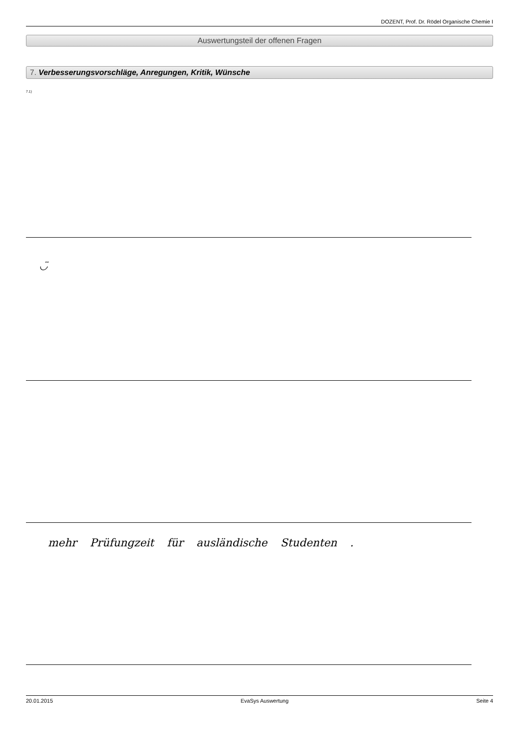DOZENT, Prof. Dr. Rödel Organische Chemie I
Auswertungsteil der offenen Fragen
7. Verbesserungsvorschläge, Anregungen, Kritik, Wünsche
7.1)
◡̈
mehr Prüfungzeit für ausländische Studenten .
20.01.2015 EvaSys Auswertung Seite 4